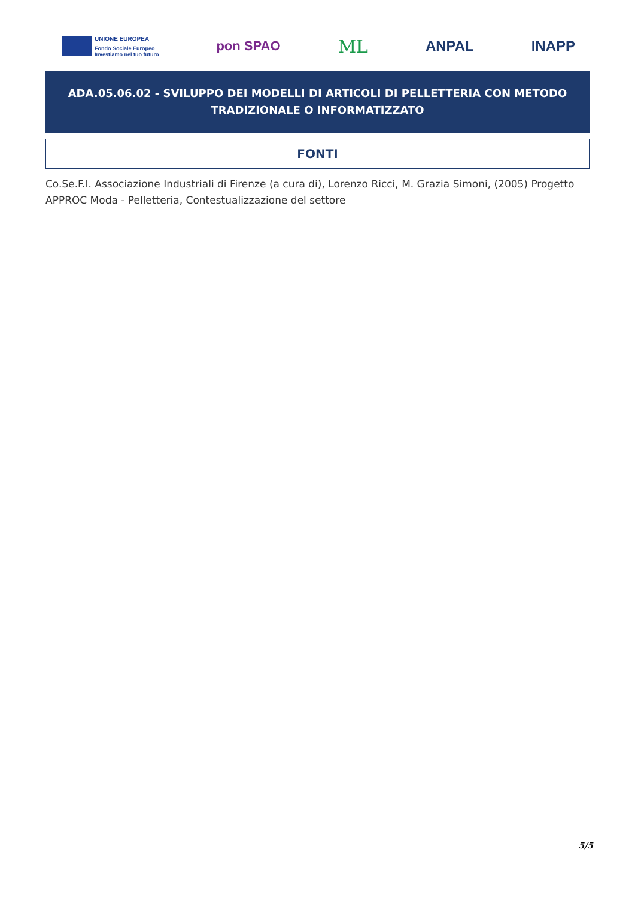UNIONE EUROPEA
Fondo Sociale Europeo
Investiamo nel tuo futuro
pon SPAO
ML
ANPAL INAPP
ADA.05.06.02 - SVILUPPO DEI MODELLI DI ARTICOLI DI PELLETTERIA CON METODO TRADIZIONALE O INFORMATIZZATO
FONTI
Co.Se.F.I. Associazione Industriali di Firenze (a cura di), Lorenzo Ricci, M. Grazia Simoni, (2005) Progetto APPROC Moda - Pelletteria, Contestualizzazione del settore
5/5